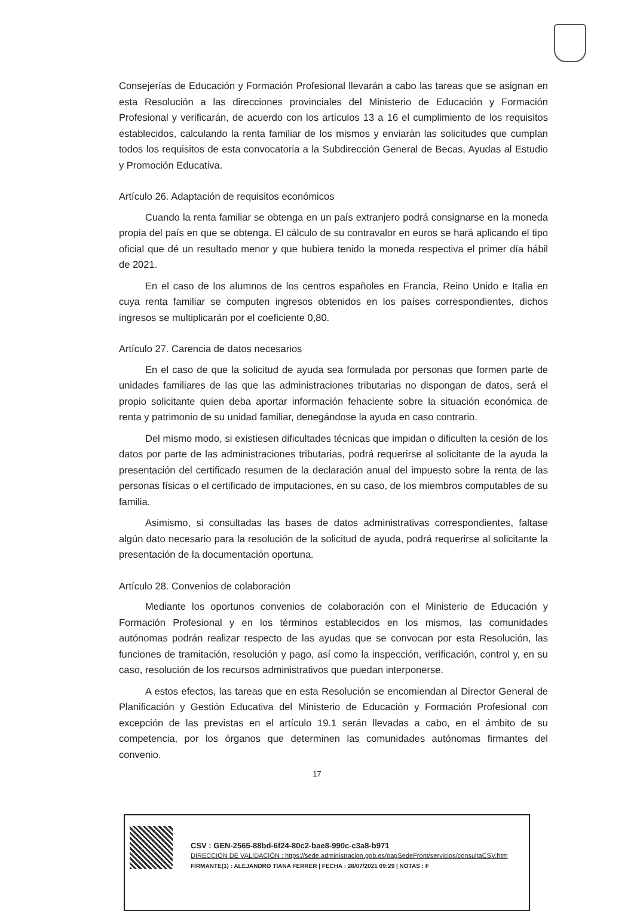Consejerías de Educación y Formación Profesional llevarán a cabo las tareas que se asignan en esta Resolución a las direcciones provinciales del Ministerio de Educación y Formación Profesional y verificarán, de acuerdo con los artículos 13 a 16 el cumplimiento de los requisitos establecidos, calculando la renta familiar de los mismos y enviarán las solicitudes que cumplan todos los requisitos de esta convocatoria a la Subdirección General de Becas, Ayudas al Estudio y Promoción Educativa.
Artículo 26. Adaptación de requisitos económicos
Cuando la renta familiar se obtenga en un país extranjero podrá consignarse en la moneda propia del país en que se obtenga. El cálculo de su contravalor en euros se hará aplicando el tipo oficial que dé un resultado menor y que hubiera tenido la moneda respectiva el primer día hábil de 2021.
En el caso de los alumnos de los centros españoles en Francia, Reino Unido e Italia en cuya renta familiar se computen ingresos obtenidos en los países correspondientes, dichos ingresos se multiplicarán por el coeficiente 0,80.
Artículo 27. Carencia de datos necesarios
En el caso de que la solicitud de ayuda sea formulada por personas que formen parte de unidades familiares de las que las administraciones tributarias no dispongan de datos, será el propio solicitante quien deba aportar información fehaciente sobre la situación económica de renta y patrimonio de su unidad familiar, denegándose la ayuda en caso contrario.
Del mismo modo, si existiesen dificultades técnicas que impidan o dificulten la cesión de los datos por parte de las administraciones tributarias, podrá requerirse al solicitante de la ayuda la presentación del certificado resumen de la declaración anual del impuesto sobre la renta de las personas físicas o el certificado de imputaciones, en su caso, de los miembros computables de su familia.
Asimismo, si consultadas las bases de datos administrativas correspondientes, faltase algún dato necesario para la resolución de la solicitud de ayuda, podrá requerirse al solicitante la presentación de la documentación oportuna.
Artículo 28. Convenios de colaboración
Mediante los oportunos convenios de colaboración con el Ministerio de Educación y Formación Profesional y en los términos establecidos en los mismos, las comunidades autónomas podrán realizar respecto de las ayudas que se convocan por esta Resolución, las funciones de tramitación, resolución y pago, así como la inspección, verificación, control y, en su caso, resolución de los recursos administrativos que puedan interponerse.
A estos efectos, las tareas que en esta Resolución se encomiendan al Director General de Planificación y Gestión Educativa del Ministerio de Educación y Formación Profesional con excepción de las previstas en el artículo 19.1 serán llevadas a cabo, en el ámbito de su competencia, por los órganos que determinen las comunidades autónomas firmantes del convenio.
17
CSV : GEN-2565-88bd-6f24-80c2-bae8-990c-c3a8-b971
DIRECCIÓN DE VALIDACIÓN : https://sede.administracion.gob.es/pagSedeFront/servicios/consultaCSV.htm
FIRMANTE(1) : ALEJANDRO TIANA FERRER | FECHA : 28/07/2021 09:29 | NOTAS : F